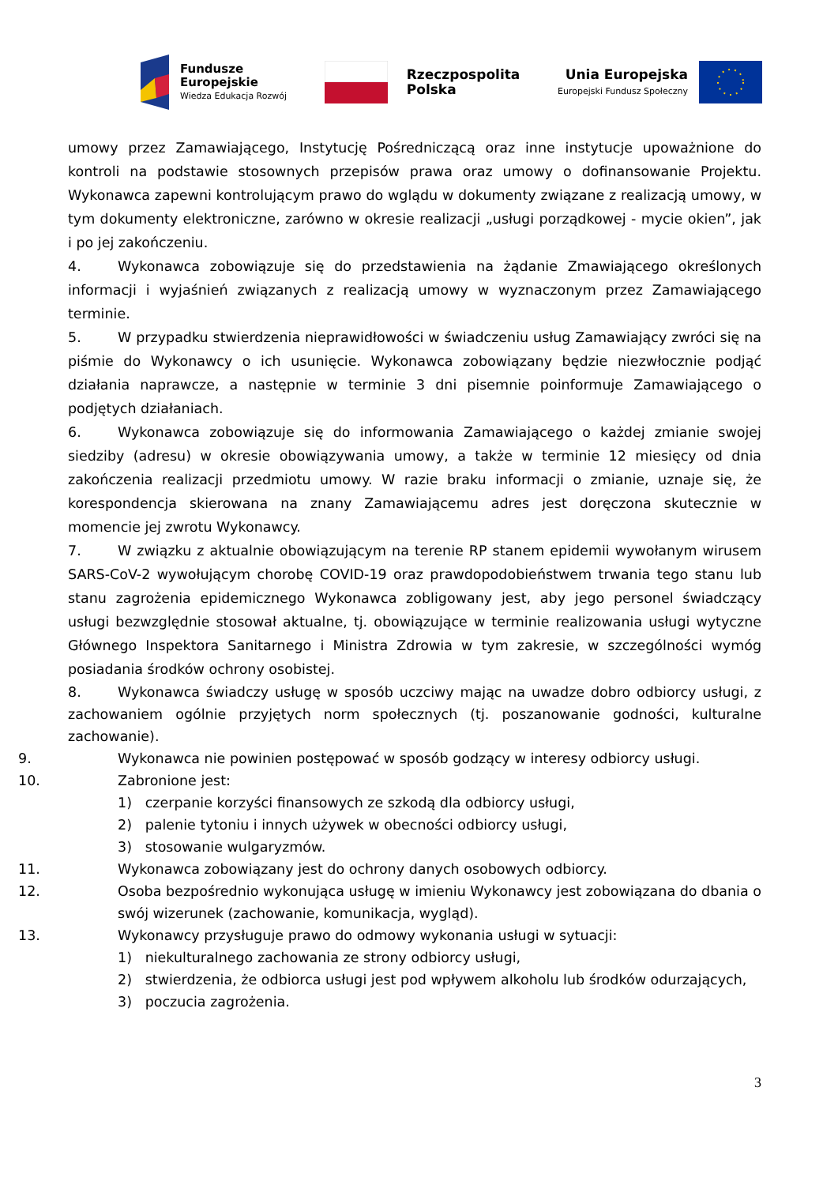Fundusze
Europejskie
Wiedza Edukacja Rozwój
Rzeczpospolita
Polska
Unia Europejska
Europejski Fundusz Społeczny
umowy przez Zamawiającego, Instytucję Pośredniczącą oraz inne instytucje upoważnione do kontroli na podstawie stosownych przepisów prawa oraz umowy o dofinansowanie Projektu. Wykonawca zapewni kontrolującym prawo do wglądu w dokumenty związane z realizacją umowy, w tym dokumenty elektroniczne, zarówno w okresie realizacji „usługi porządkowej - mycie okien”, jak i po jej zakończeniu.
4. Wykonawca zobowiązuje się do przedstawienia na żądanie Zmawiającego określonych informacji i wyjaśnień związanych z realizacją umowy w wyznaczonym przez Zamawiającego terminie.
5. W przypadku stwierdzenia nieprawidłowości w świadczeniu usług Zamawiający zwróci się na piśmie do Wykonawcy o ich usunięcie. Wykonawca zobowiązany będzie niezwłocznie podjąć działania naprawcze, a następnie w terminie 3 dni pisemnie poinformuje Zamawiającego o podjętych działaniach.
6. Wykonawca zobowiązuje się do informowania Zamawiającego o każdej zmianie swojej siedziby (adresu) w okresie obowiązywania umowy, a także w terminie 12 miesięcy od dnia zakończenia realizacji przedmiotu umowy. W razie braku informacji o zmianie, uznaje się, że korespondencja skierowana na znany Zamawiającemu adres jest doręczona skutecznie w momencie jej zwrotu Wykonawcy.
7. W związku z aktualnie obowiązującym na terenie RP stanem epidemii wywołanym wirusem SARS-CoV-2 wywołującym chorobę COVID-19 oraz prawdopodobieństwem trwania tego stanu lub stanu zagrożenia epidemicznego Wykonawca zobligowany jest, aby jego personel świadczący usługi bezwzględnie stosował aktualne, tj. obowiązujące w terminie realizowania usługi wytyczne Głównego Inspektora Sanitarnego i Ministra Zdrowia w tym zakresie, w szczególności wymóg posiadania środków ochrony osobistej.
8. Wykonawca świadczy usługę w sposób uczciwy mając na uwadze dobro odbiorcy usługi, z zachowaniem ogólnie przyjętych norm społecznych (tj. poszanowanie godności, kulturalne zachowanie).
9. Wykonawca nie powinien postępować w sposób godzący w interesy odbiorcy usługi.
10. Zabronione jest:
1) czerpanie korzyści finansowych ze szkodą dla odbiorcy usługi,
2) palenie tytoniu i innych używek w obecności odbiorcy usługi,
3) stosowanie wulgaryzmów.
11. Wykonawca zobowiązany jest do ochrony danych osobowych odbiorcy.
12. Osoba bezpośrednio wykonująca usługę w imieniu Wykonawcy jest zobowiązana do dbania o swój wizerunek (zachowanie, komunikacja, wygląd).
13. Wykonawcy przysługuje prawo do odmowy wykonania usługi w sytuacji:
1) niekulturalnego zachowania ze strony odbiorcy usługi,
2) stwierdzenia, że odbiorca usługi jest pod wpływem alkoholu lub środków odurzających,
3) poczucia zagrożenia.
3